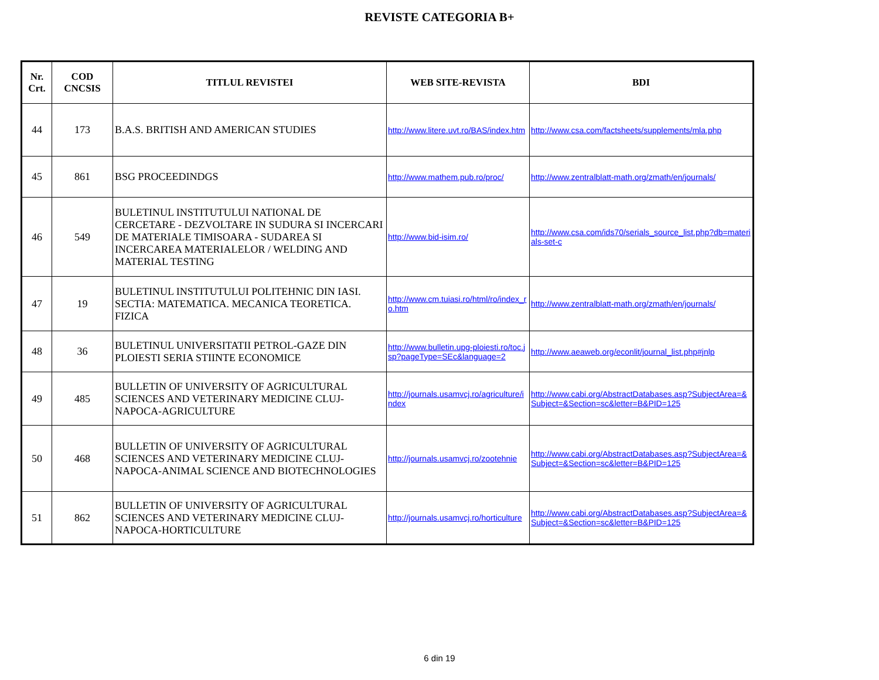REVISTE CATEGORIA B+
| Nr. Crt. | COD CNCSIS | TITLUL REVISTEI | WEB SITE-REVISTA | BDI |
| --- | --- | --- | --- | --- |
| 44 | 173 | B.A.S. BRITISH AND AMERICAN STUDIES | http://www.litere.uvt.ro/BAS/index.htm | http://www.csa.com/factsheets/supplements/mla.php |
| 45 | 861 | BSG PROCEEDINDGS | http://www.mathem.pub.ro/proc/ | http://www.zentralblatt-math.org/zmath/en/journals/ |
| 46 | 549 | BULETINUL INSTITUTULUI NATIONAL DE CERCETARE - DEZVOLTARE IN SUDURA SI INCERCARI DE MATERIALE TIMISOARA - SUDAREA SI INCERCAREA MATERIALELOR / WELDING AND MATERIAL TESTING | http://www.bid-isim.ro/ | http://www.csa.com/ids70/serials_source_list.php?db=materials-set-c |
| 47 | 19 | BULETINUL INSTITUTULUI POLITEHNIC DIN IASI. SECTIA: MATEMATICA. MECANICA TEORETICA. FIZICA | http://www.cm.tuiasi.ro/html/ro/index_ro.htm | http://www.zentralblatt-math.org/zmath/en/journals/ |
| 48 | 36 | BULETINUL UNIVERSITATII PETROL-GAZE DIN PLOIESTI SERIA STIINTE ECONOMICE | http://www.bulletin.upg-ploiesti.ro/toc.jsp?pageType=SEc&language=2 | http://www.aeaweb.org/econlit/journal_list.php#jnlp |
| 49 | 485 | BULLETIN OF UNIVERSITY OF AGRICULTURAL SCIENCES AND VETERINARY MEDICINE CLUJ-NAPOCA-AGRICULTURE | http://journals.usamvcj.ro/agriculture/index | http://www.cabi.org/AbstractDatabases.asp?SubjectArea=&Subject=&Section=sc&letter=B&PID=125 |
| 50 | 468 | BULLETIN OF UNIVERSITY OF AGRICULTURAL SCIENCES AND VETERINARY MEDICINE CLUJ-NAPOCA-ANIMAL SCIENCE AND BIOTECHNOLOGIES | http://journals.usamvcj.ro/zootehnie | http://www.cabi.org/AbstractDatabases.asp?SubjectArea=&Subject=&Section=sc&letter=B&PID=125 |
| 51 | 862 | BULLETIN OF UNIVERSITY OF AGRICULTURAL SCIENCES AND VETERINARY MEDICINE CLUJ-NAPOCA-HORTICULTURE | http://journals.usamvcj.ro/horticulture | http://www.cabi.org/AbstractDatabases.asp?SubjectArea=&Subject=&Section=sc&letter=B&PID=125 |
6 din 19